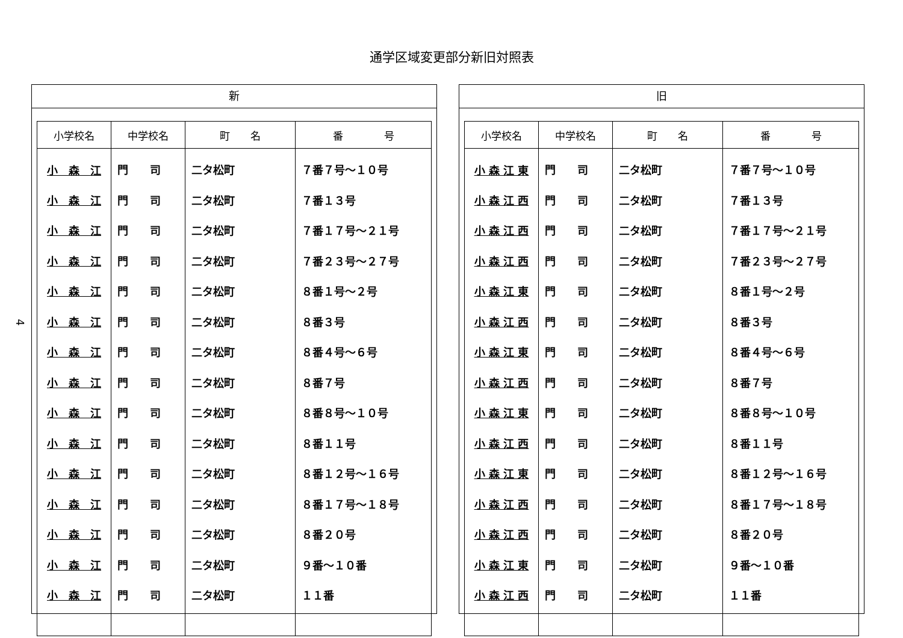通学区域変更部分新旧対照表
4
新
| 小学校名 | 中学校名 | 町 名 | 番 号 |
| --- | --- | --- | --- |
| 小 森 江 | 門 司 | 二タ松町 | ７番７号～１０号 |
| 小 森 江 | 門 司 | 二タ松町 | ７番１３号 |
| 小 森 江 | 門 司 | 二タ松町 | ７番１７号～２１号 |
| 小 森 江 | 門 司 | 二タ松町 | ７番２３号～２７号 |
| 小 森 江 | 門 司 | 二タ松町 | ８番１号～２号 |
| 小 森 江 | 門 司 | 二タ松町 | ８番３号 |
| 小 森 江 | 門 司 | 二タ松町 | ８番４号～６号 |
| 小 森 江 | 門 司 | 二タ松町 | ８番７号 |
| 小 森 江 | 門 司 | 二タ松町 | ８番８号～１０号 |
| 小 森 江 | 門 司 | 二タ松町 | ８番１１号 |
| 小 森 江 | 門 司 | 二タ松町 | ８番１２号～１６号 |
| 小 森 江 | 門 司 | 二タ松町 | ８番１７号～１８号 |
| 小 森 江 | 門 司 | 二タ松町 | ８番２０号 |
| 小 森 江 | 門 司 | 二タ松町 | ９番～１０番 |
| 小 森 江 | 門 司 | 二タ松町 | １１番 |
旧
| 小学校名 | 中学校名 | 町 名 | 番 号 |
| --- | --- | --- | --- |
| 小 森 江 東 | 門 司 | 二タ松町 | ７番７号～１０号 |
| 小 森 江 西 | 門 司 | 二タ松町 | ７番１３号 |
| 小 森 江 西 | 門 司 | 二タ松町 | ７番１７号～２１号 |
| 小 森 江 西 | 門 司 | 二タ松町 | ７番２３号～２７号 |
| 小 森 江 東 | 門 司 | 二タ松町 | ８番１号～２号 |
| 小 森 江 西 | 門 司 | 二タ松町 | ８番３号 |
| 小 森 江 東 | 門 司 | 二タ松町 | ８番４号～６号 |
| 小 森 江 西 | 門 司 | 二タ松町 | ８番７号 |
| 小 森 江 東 | 門 司 | 二タ松町 | ８番８号～１０号 |
| 小 森 江 西 | 門 司 | 二タ松町 | ８番１１号 |
| 小 森 江 東 | 門 司 | 二タ松町 | ８番１２号～１６号 |
| 小 森 江 西 | 門 司 | 二タ松町 | ８番１７号～１８号 |
| 小 森 江 西 | 門 司 | 二タ松町 | ８番２０号 |
| 小 森 江 東 | 門 司 | 二タ松町 | ９番～１０番 |
| 小 森 江 西 | 門 司 | 二タ松町 | １１番 |